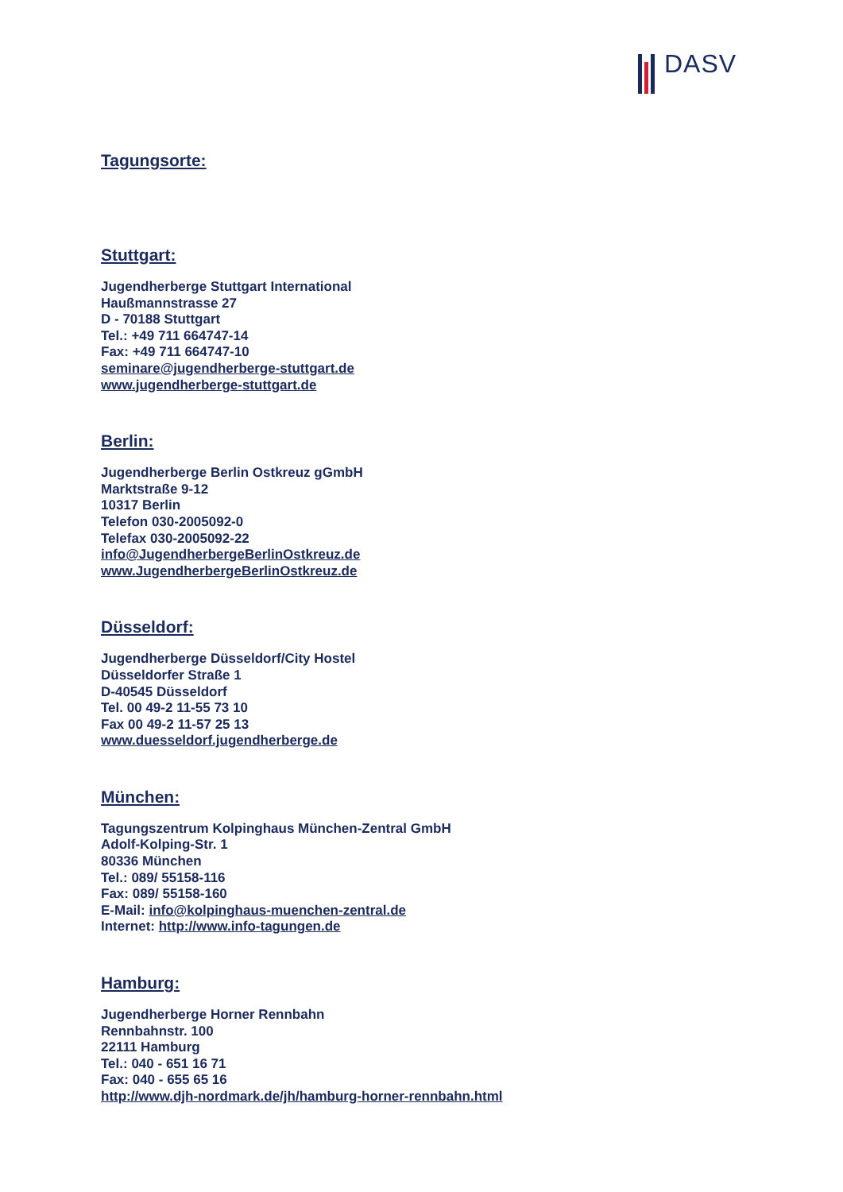DASV
Tagungsorte:
Stuttgart:
Jugendherberge Stuttgart International
Haußmannstrasse 27
D - 70188 Stuttgart
Tel.: +49 711 664747-14
Fax: +49 711 664747-10
seminare@jugendherberge-stuttgart.de
www.jugendherberge-stuttgart.de
Berlin:
Jugendherberge Berlin Ostkreuz gGmbH
Marktstraße 9-12
10317 Berlin
Telefon 030-2005092-0
Telefax 030-2005092-22
info@JugendherbergeBerlinOstkreuz.de
www.JugendherbergeBerlinOstkreuz.de
Düsseldorf:
Jugendherberge Düsseldorf/City Hostel
Düsseldorfer Straße 1
D-40545 Düsseldorf
Tel. 00 49-2 11-55 73 10
Fax 00 49-2 11-57 25 13
www.duesseldorf.jugendherberge.de
München:
Tagungszentrum Kolpinghaus München-Zentral GmbH
Adolf-Kolping-Str. 1
80336 München
Tel.: 089/ 55158-116
Fax: 089/ 55158-160
E-Mail: info@kolpinghaus-muenchen-zentral.de
Internet: http://www.info-tagungen.de
Hamburg:
Jugendherberge Horner Rennbahn
Rennbahnstr. 100
22111 Hamburg
Tel.: 040 - 651 16 71
Fax: 040 - 655 65 16
http://www.djh-nordmark.de/jh/hamburg-horner-rennbahn.html